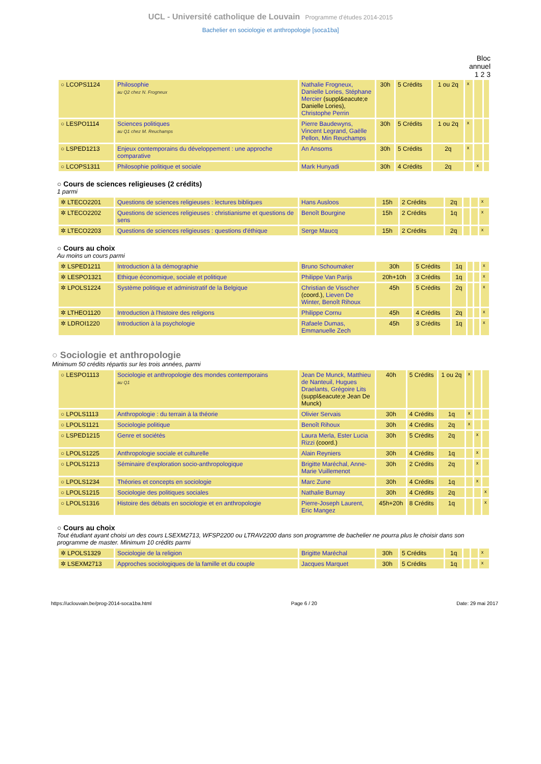UCL - Université catholique de Louvain Programme d'études 2014-2015
Bachelier en sociologie et anthropologie [soca1ba]
Bloc
annuel
1 2 3
| ○ LCOPS1124 | Philosophie au Q2 chez N. Frogneux | Nathalie Frogneux, Danielle Lories, Stéphane Mercier (suppl&eacute;e Danielle Lories), Christophe Perrin | 30h | 5 Crédits | 1 ou 2q | x | | |
| ○ LESPO1114 | Sciences politiques au Q1 chez M. Reuchamps | Pierre Baudewyns, Vincent Legrand, Gaëlle Pellon, Min Reuchamps | 30h | 5 Crédits | 1 ou 2q | x | | |
| ○ LSPED1213 | Enjeux contemporains du développement : une approche comparative | An Ansoms | 30h | 5 Crédits | 2q | x | | |
| ○ LCOPS1311 | Philosophie politique et sociale | Mark Hunyadi | 30h | 4 Crédits | 2q | | x | |
○ Cours de sciences religieuses (2 crédits)
1 parmi
| ✲ LTECO2201 | Questions de sciences religieuses : lectures bibliques | Hans Ausloos | 15h | 2 Crédits | 2q | | | x |
| ✲ LTECO2202 | Questions de sciences religieuses : christianisme et questions de sens | Benoît Bourgine | 15h | 2 Crédits | 1q | | | x |
| ✲ LTECO2203 | Questions de sciences religieuses : questions d'éthique | Serge Maucq | 15h | 2 Crédits | 2q | | | x |
○ Cours au choix
Au moins un cours parmi
| ✲ LSPED1211 | Introduction à la démographie | Bruno Schoumaker | 30h | 5 Crédits | 1q | | | x |
| ✲ LESPO1321 | Ethique économique, sociale et politique | Philippe Van Parijs | 20h+10h | 3 Crédits | 1q | | | x |
| ✲ LPOLS1224 | Système politique et administratif de la Belgique | Christian de Visscher (coord.), Lieven De Winter, Benoît Rihoux | 45h | 5 Crédits | 2q | | | x |
| ✲ LTHEO1120 | Introduction à l'histoire des religions | Philippe Cornu | 45h | 4 Crédits | 2q | | | x |
| ✲ LDROI1220 | Introduction à la psychologie | Rafaele Dumas, Emmanuelle Zech | 45h | 3 Crédits | 1q | | | x |
○ Sociologie et anthropologie
Minimum 50 crédits répartis sur les trois années, parmi
| ○ LESPO1113 | Sociologie et anthropologie des mondes contemporains au Q1 | Jean De Munck, Matthieu de Nanteuil, Hugues Draelants, Grégoire Lits (suppl&eacute;e Jean De Munck) | 40h | 5 Crédits | 1 ou 2q | x | | |
| ○ LPOLS1113 | Anthropologie : du terrain à la théorie | Olivier Servais | 30h | 4 Crédits | 1q | x | | |
| ○ LPOLS1121 | Sociologie politique | Benoît Rihoux | 30h | 4 Crédits | 2q | x | | |
| ○ LSPED1215 | Genre et sociétés | Laura Merla, Ester Lucia Rizzi (coord.) | 30h | 5 Crédits | 2q | | x | |
| ○ LPOLS1225 | Anthropologie sociale et culturelle | Alain Reyniers | 30h | 4 Crédits | 1q | | x | |
| ○ LPOLS1213 | Séminaire d'exploration socio-anthropologique | Brigitte Maréchal, Anne-Marie Vuillemenot | 30h | 2 Crédits | 2q | | x | |
| ○ LPOLS1234 | Théories et concepts en sociologie | Marc Zune | 30h | 4 Crédits | 1q | | x | |
| ○ LPOLS1215 | Sociologie des politiques sociales | Nathalie Burnay | 30h | 4 Crédits | 2q | | | x |
| ○ LPOLS1316 | Histoire des débats en sociologie et en anthropologie | Pierre-Joseph Laurent, Eric Mangez | 45h+20h | 8 Crédits | 1q | | | x |
○ Cours au choix
Tout étudiant ayant choisi un des cours LSEXM2713, WFSP2200 ou LTRAV2200 dans son programme de bachelier ne pourra plus le choisir dans son programme de master. Minimum 10 crédits parmi
| ✲ LPOLS1329 | Sociologie de la religion | Brigitte Maréchal | 30h | 5 Crédits | 1q | | | x |
| ✲ LSEXM2713 | Approches sociologiques de la famille et du couple | Jacques Marquet | 30h | 5 Crédits | 1q | | | x |
https://uclouvain.be/prog-2014-soca1ba.html Page 6 / 20 Date: 29 mai 2017